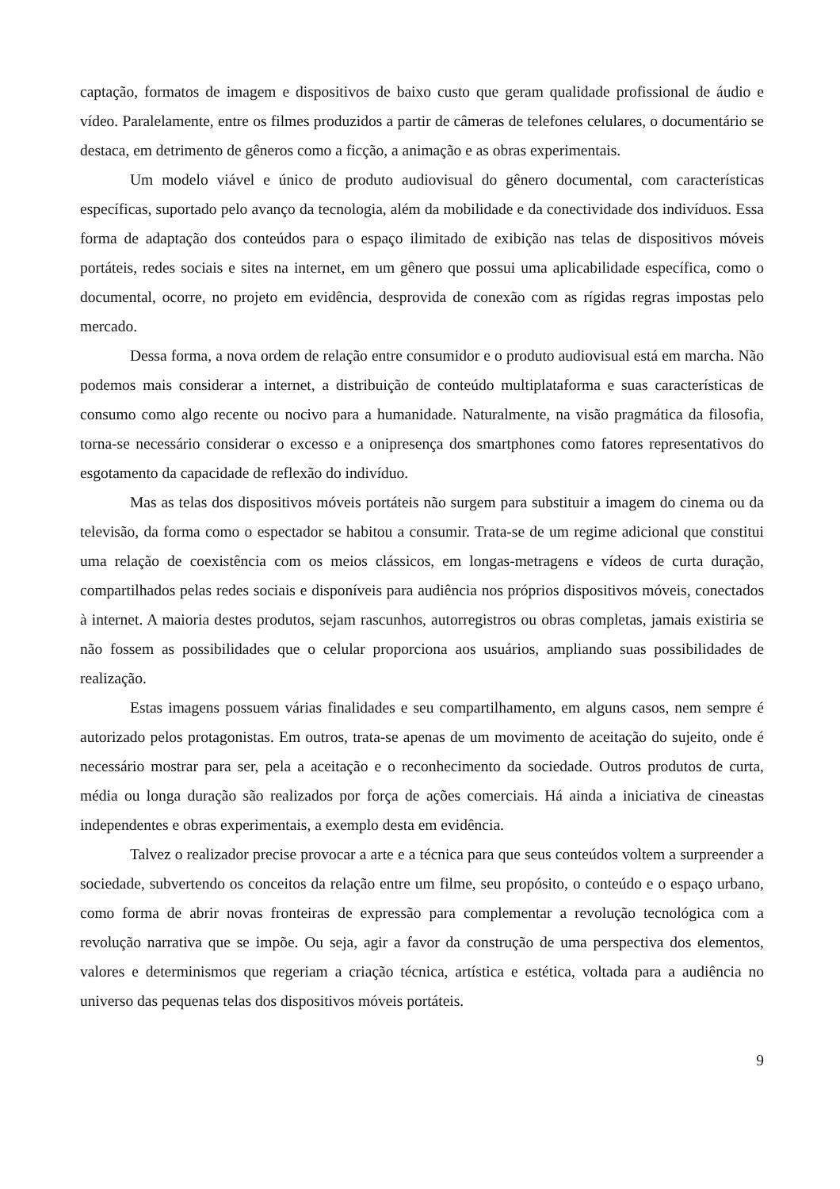captação, formatos de imagem e dispositivos de baixo custo que geram qualidade profissional de áudio e vídeo. Paralelamente, entre os filmes produzidos a partir de câmeras de telefones celulares, o documentário se destaca, em detrimento de gêneros como a ficção, a animação e as obras experimentais.
Um modelo viável e único de produto audiovisual do gênero documental, com características específicas, suportado pelo avanço da tecnologia, além da mobilidade e da conectividade dos indivíduos. Essa forma de adaptação dos conteúdos para o espaço ilimitado de exibição nas telas de dispositivos móveis portáteis, redes sociais e sites na internet, em um gênero que possui uma aplicabilidade específica, como o documental, ocorre, no projeto em evidência, desprovida de conexão com as rígidas regras impostas pelo mercado.
Dessa forma, a nova ordem de relação entre consumidor e o produto audiovisual está em marcha. Não podemos mais considerar a internet, a distribuição de conteúdo multiplataforma e suas características de consumo como algo recente ou nocivo para a humanidade. Naturalmente, na visão pragmática da filosofia, torna-se necessário considerar o excesso e a onipresença dos smartphones como fatores representativos do esgotamento da capacidade de reflexão do indivíduo.
Mas as telas dos dispositivos móveis portáteis não surgem para substituir a imagem do cinema ou da televisão, da forma como o espectador se habitou a consumir. Trata-se de um regime adicional que constitui uma relação de coexistência com os meios clássicos, em longas-metragens e vídeos de curta duração, compartilhados pelas redes sociais e disponíveis para audiência nos próprios dispositivos móveis, conectados à internet. A maioria destes produtos, sejam rascunhos, autorregistros ou obras completas, jamais existiria se não fossem as possibilidades que o celular proporciona aos usuários, ampliando suas possibilidades de realização.
Estas imagens possuem várias finalidades e seu compartilhamento, em alguns casos, nem sempre é autorizado pelos protagonistas. Em outros, trata-se apenas de um movimento de aceitação do sujeito, onde é necessário mostrar para ser, pela a aceitação e o reconhecimento da sociedade. Outros produtos de curta, média ou longa duração são realizados por força de ações comerciais. Há ainda a iniciativa de cineastas independentes e obras experimentais, a exemplo desta em evidência.
Talvez o realizador precise provocar a arte e a técnica para que seus conteúdos voltem a surpreender a sociedade, subvertendo os conceitos da relação entre um filme, seu propósito, o conteúdo e o espaço urbano, como forma de abrir novas fronteiras de expressão para complementar a revolução tecnológica com a revolução narrativa que se impõe. Ou seja, agir a favor da construção de uma perspectiva dos elementos, valores e determinismos que regeriam a criação técnica, artística e estética, voltada para a audiência no universo das pequenas telas dos dispositivos móveis portáteis.
9